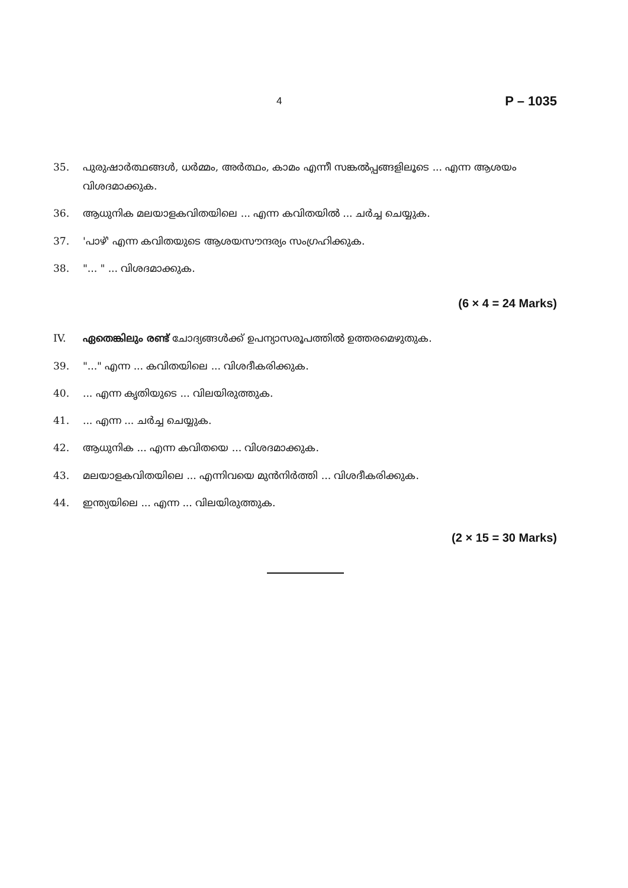4 P – 1035
35. പുരുഷാർത്ഥങ്ങൾ, ധർമ്മം, അർത്ഥം, കാമം എന്നീ സങ്കൽപ്പങ്ങളിലൂടെ ... എന്ന ആശയം വിശദമാക്കുക.
36. ആധുനിക മലയാളകവിതയിലെ ... എന്ന കവിതയിൽ ... ചർച്ച ചെയ്യുക.
37. 'പാഴ്' എന്ന കവിതയുടെ ആശയസൗന്ദര്യം സംഗ്രഹിക്കുക.
38. "... " ... വിശദമാക്കുക.
(6 × 4 = 24 Marks)
IV. ഏതെങ്കിലും രണ്ട് ചോദ്യങ്ങൾക്ക് ഉപന്യാസരൂപത്തിൽ ഉത്തരമെഴുതുക.
39. "..." എന്ന ... കവിതയിലെ ... വിശദീകരിക്കുക.
40. ... എന്ന കൃതിയുടെ ... വിലയിരുത്തുക.
41. ... എന്ന ... ചർച്ച ചെയ്യുക.
42. ആധുനിക ... എന്ന കവിതയെ ... വിശദമാക്കുക.
43. മലയാളകവിതയിലെ ... എന്നിവയെ മുൻനിർത്തി ... വിശദീകരിക്കുക.
44. ഇന്ത്യയിലെ ... എന്ന ... വിലയിരുത്തുക.
(2 × 15 = 30 Marks)